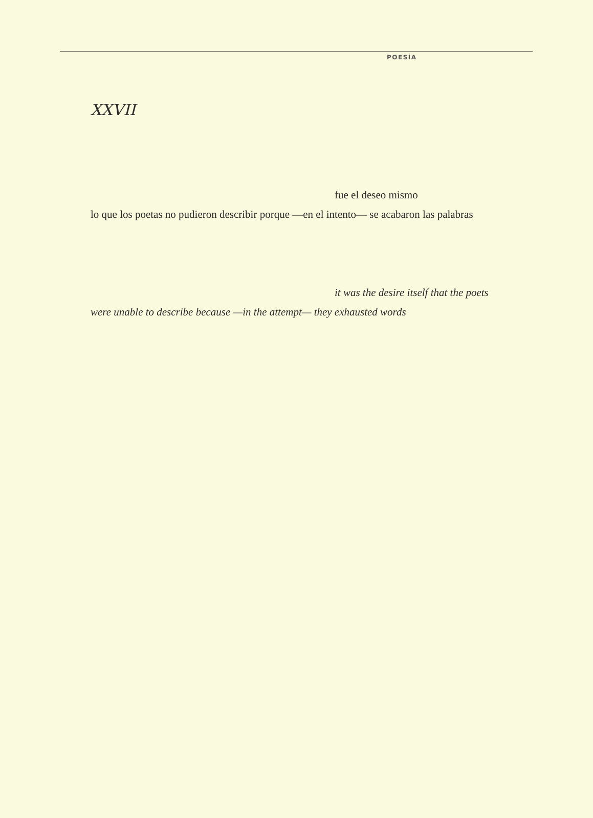POESÍA
XXVII
fue el deseo mismo
lo que los poetas no pudieron describir porque —en el intento— se acabaron las palabras
it was the desire itself that the poets
were unable to describe because —in the attempt— they exhausted words